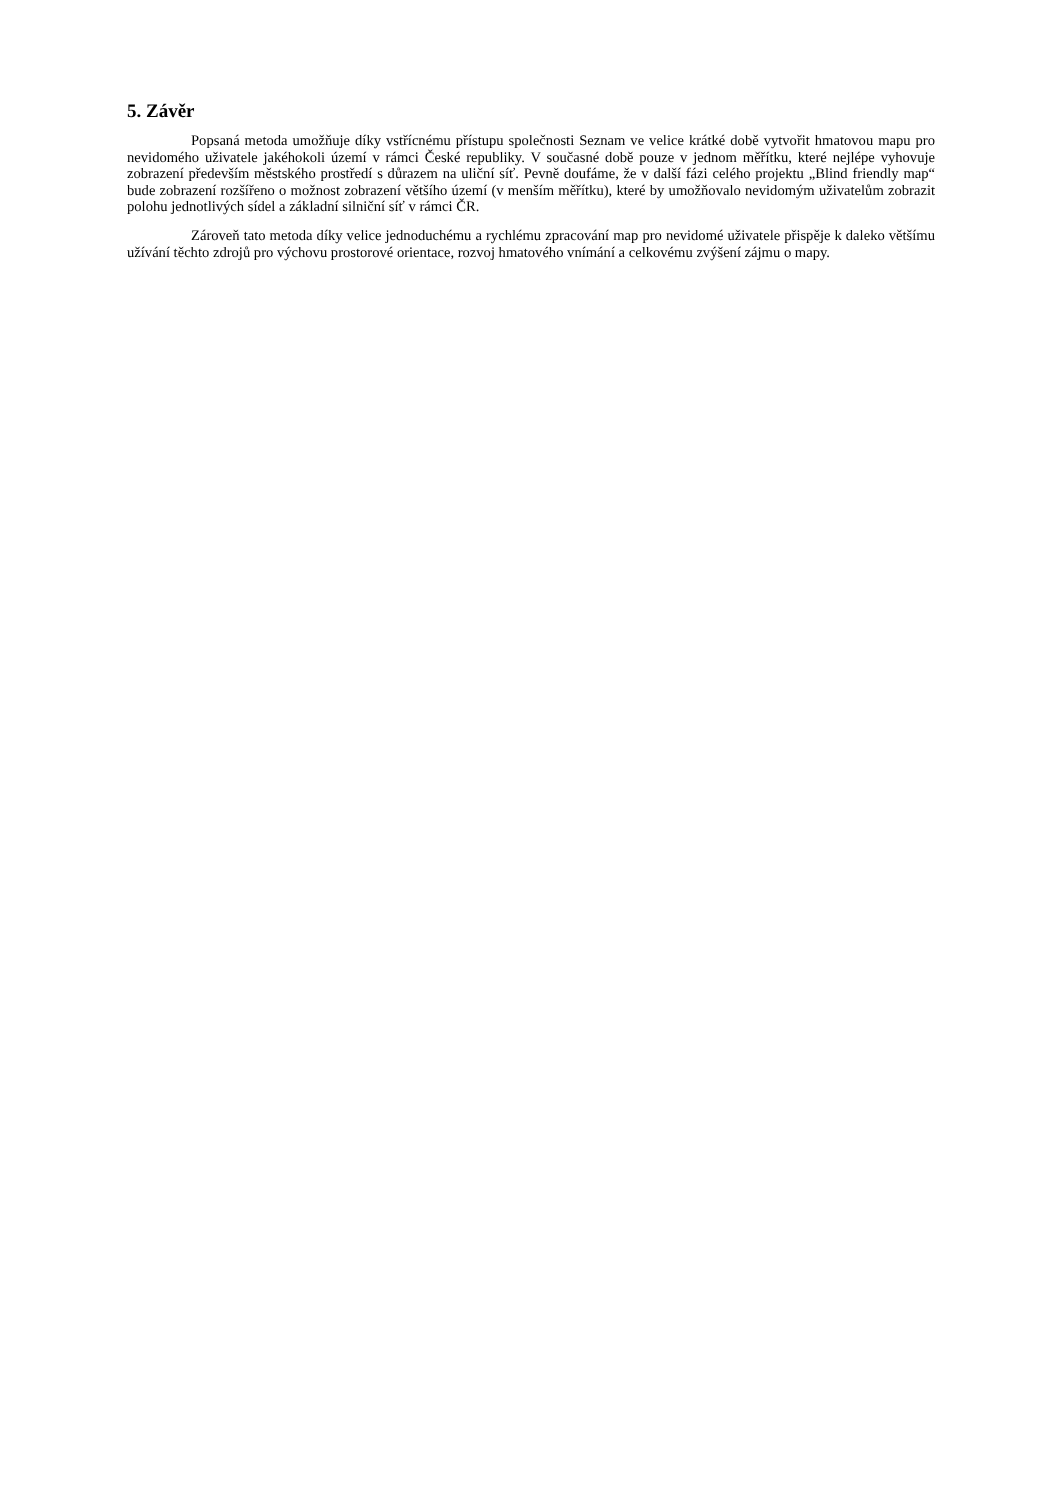5. Závěr
Popsaná metoda umožňuje díky vstřícnému přístupu společnosti Seznam ve velice krátké době vytvořit hmatovou mapu pro nevidomého uživatele jakéhokoli území v rámci České republiky. V současné době pouze v jednom měřítku, které nejlépe vyhovuje zobrazení především městského prostředí s důrazem na uliční síť. Pevně doufáme, že v další fázi celého projektu „Blind friendly map“ bude zobrazení rozšířeno o možnost zobrazení většího území (v menším měřítku), které by umožňovalo nevidomým uživatelům zobrazit polohu jednotlivých sídel a základní silniční síť v rámci ČR.
Zároveň tato metoda díky velice jednoduchému a rychlému zpracování map pro nevidomé uživatele přispěje k daleko většímu užívání těchto zdrojů pro výchovu prostorové orientace, rozvoj hmatového vnímání a celkovému zvýšení zájmu o mapy.